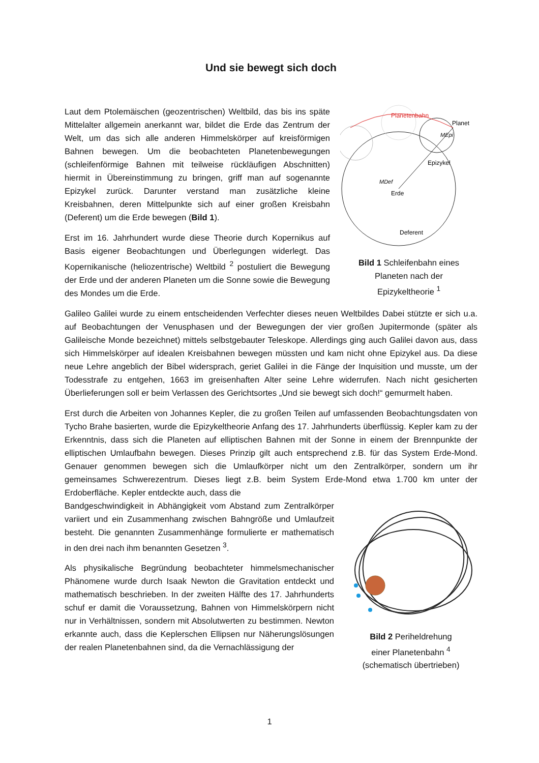Und sie bewegt sich doch
Laut dem Ptolemäischen (geozentrischen) Weltbild, das bis ins späte Mittelalter allgemein anerkannt war, bildet die Erde das Zentrum der Welt, um das sich alle anderen Himmelskörper auf kreisförmigen Bahnen bewegen. Um die beobachteten Planetenbewegungen (schleifenförmige Bahnen mit teilweise rückläufigen Abschnitten) hiermit in Übereinstimmung zu bringen, griff man auf sogenannte Epizykel zurück. Darunter verstand man zusätzliche kleine Kreisbahnen, deren Mittelpunkte sich auf einer großen Kreisbahn (Deferent) um die Erde bewegen (Bild 1).
Erst im 16. Jahrhundert wurde diese Theorie durch Kopernikus auf Basis eigener Beobachtungen und Überlegungen widerlegt. Das Kopernikanische (heliozentrische) Weltbild <sup>2</sup> postuliert die Bewegung der Erde und der anderen Planeten um die Sonne sowie die Bewegung des Mondes um die Erde.
Planetenbahn
Planet
MEpi
Epizykel
MDef
Erde
Deferent
Bild 1 Schleifenbahn eines
Planeten nach der
Epizykeltheorie <sup>1</sup>
Galileo Galilei wurde zu einem entscheidenden Verfechter dieses neuen Weltbildes Dabei stützte er sich u.a. auf Beobachtungen der Venusphasen und der Bewegungen der vier großen Jupitermonde (später als Galileische Monde bezeichnet) mittels selbstgebauter Teleskope. Allerdings ging auch Galilei davon aus, dass sich Himmelskörper auf idealen Kreisbahnen bewegen müssten und kam nicht ohne Epizykel aus. Da diese neue Lehre angeblich der Bibel widersprach, geriet Galilei in die Fänge der Inquisition und musste, um der Todesstrafe zu entgehen, 1663 im greisenhaften Alter seine Lehre widerrufen. Nach nicht gesicherten Überlieferungen soll er beim Verlassen des Gerichtsortes „Und sie bewegt sich doch!“ gemurmelt haben.
Erst durch die Arbeiten von Johannes Kepler, die zu großen Teilen auf umfassenden Beobachtungsdaten von Tycho Brahe basierten, wurde die Epizykeltheorie Anfang des 17. Jahrhunderts überflüssig. Kepler kam zu der Erkenntnis, dass sich die Planeten auf elliptischen Bahnen mit der Sonne in einem der Brennpunkte der elliptischen Umlaufbahn bewegen. Dieses Prinzip gilt auch entsprechend z.B. für das System Erde-Mond. Genauer genommen bewegen sich die Umlaufkörper nicht um den Zentralkörper, sondern um ihr gemeinsames Schwerezentrum. Dieses liegt z.B. beim System Erde-Mond etwa 1.700 km unter der Erdoberfläche. Kepler entdeckte auch, dass die
Bandgeschwindigkeit in Abhängigkeit vom Abstand zum Zentralkörper variiert und ein Zusammenhang zwischen Bahngröße und Umlaufzeit besteht. Die genannten Zusammenhänge formulierte er mathematisch in den drei nach ihm benannten Gesetzen <sup>3</sup>.
Als physikalische Begründung beobachteter himmelsmechanischer Phänomene wurde durch Isaak Newton die Gravitation entdeckt und mathematisch beschrieben. In der zweiten Hälfte des 17. Jahrhunderts schuf er damit die Voraussetzung, Bahnen von Himmelskörpern nicht nur in Verhältnissen, sondern mit Absolutwerten zu bestimmen. Newton erkannte auch, dass die Keplerschen Ellipsen nur Näherungslösungen der realen Planetenbahnen sind, da die Vernachlässigung der
Bild 2 Periheldrehung
einer Planetenbahn <sup>4</sup>
(schematisch übertrieben)
1